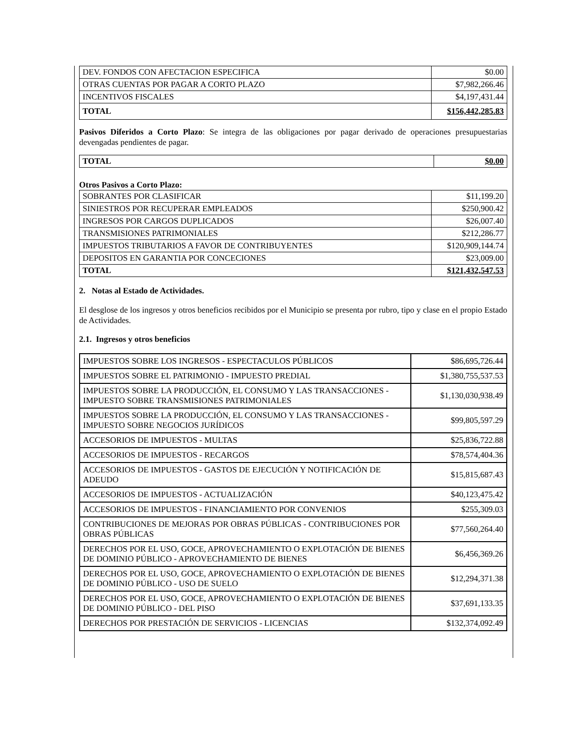| DEV. FONDOS CON AFECTACION ESPECIFICA | $0.00 |
| OTRAS CUENTAS POR PAGAR A CORTO PLAZO | $7,982,266.46 |
| INCENTIVOS FISCALES | $4,197,431.44 |
| TOTAL | $156,442,285.83 |
Pasivos Diferidos a Corto Plazo: Se integra de las obligaciones por pagar derivado de operaciones presupuestarias devengadas pendientes de pagar.
| TOTAL | $0.00 |
Otros Pasivos a Corto Plazo:
| SOBRANTES POR CLASIFICAR | $11,199.20 |
| SINIESTROS POR RECUPERAR EMPLEADOS | $250,900.42 |
| INGRESOS POR CARGOS DUPLICADOS | $26,007.40 |
| TRANSMISIONES PATRIMONIALES | $212,286.77 |
| IMPUESTOS TRIBUTARIOS A FAVOR DE CONTRIBUYENTES | $120,909,144.74 |
| DEPOSITOS EN GARANTIA POR CONCECIONES | $23,009.00 |
| TOTAL | $121,432,547.53 |
2. Notas al Estado de Actividades.
El desglose de los ingresos y otros beneficios recibidos por el Municipio se presenta por rubro, tipo y clase en el propio Estado de Actividades.
2.1. Ingresos y otros beneficios
| IMPUESTOS SOBRE LOS INGRESOS - ESPECTACULOS PÚBLICOS | $86,695,726.44 |
| IMPUESTOS SOBRE EL PATRIMONIO - IMPUESTO PREDIAL | $1,380,755,537.53 |
| IMPUESTOS SOBRE LA PRODUCCIÓN, EL CONSUMO Y LAS TRANSACCIONES - IMPUESTO SOBRE TRANSMISIONES PATRIMONIALES | $1,130,030,938.49 |
| IMPUESTOS SOBRE LA PRODUCCIÓN, EL CONSUMO Y LAS TRANSACCIONES - IMPUESTO SOBRE NEGOCIOS JURÍDICOS | $99,805,597.29 |
| ACCESORIOS DE IMPUESTOS - MULTAS | $25,836,722.88 |
| ACCESORIOS DE IMPUESTOS - RECARGOS | $78,574,404.36 |
| ACCESORIOS DE IMPUESTOS - GASTOS DE EJECUCIÓN Y NOTIFICACIÓN DE ADEUDO | $15,815,687.43 |
| ACCESORIOS DE IMPUESTOS - ACTUALIZACIÓN | $40,123,475.42 |
| ACCESORIOS DE IMPUESTOS - FINANCIAMIENTO POR CONVENIOS | $255,309.03 |
| CONTRIBUCIONES DE MEJORAS POR OBRAS PÚBLICAS - CONTRIBUCIONES POR OBRAS PÚBLICAS | $77,560,264.40 |
| DERECHOS POR EL USO, GOCE, APROVECHAMIENTO O EXPLOTACIÓN DE BIENES DE DOMINIO PÚBLICO - APROVECHAMIENTO DE BIENES | $6,456,369.26 |
| DERECHOS POR EL USO, GOCE, APROVECHAMIENTO O EXPLOTACIÓN DE BIENES DE DOMINIO PÚBLICO - USO DE SUELO | $12,294,371.38 |
| DERECHOS POR EL USO, GOCE, APROVECHAMIENTO O EXPLOTACIÓN DE BIENES DE DOMINIO PÚBLICO - DEL PISO | $37,691,133.35 |
| DERECHOS POR PRESTACIÓN DE SERVICIOS - LICENCIAS | $132,374,092.49 |